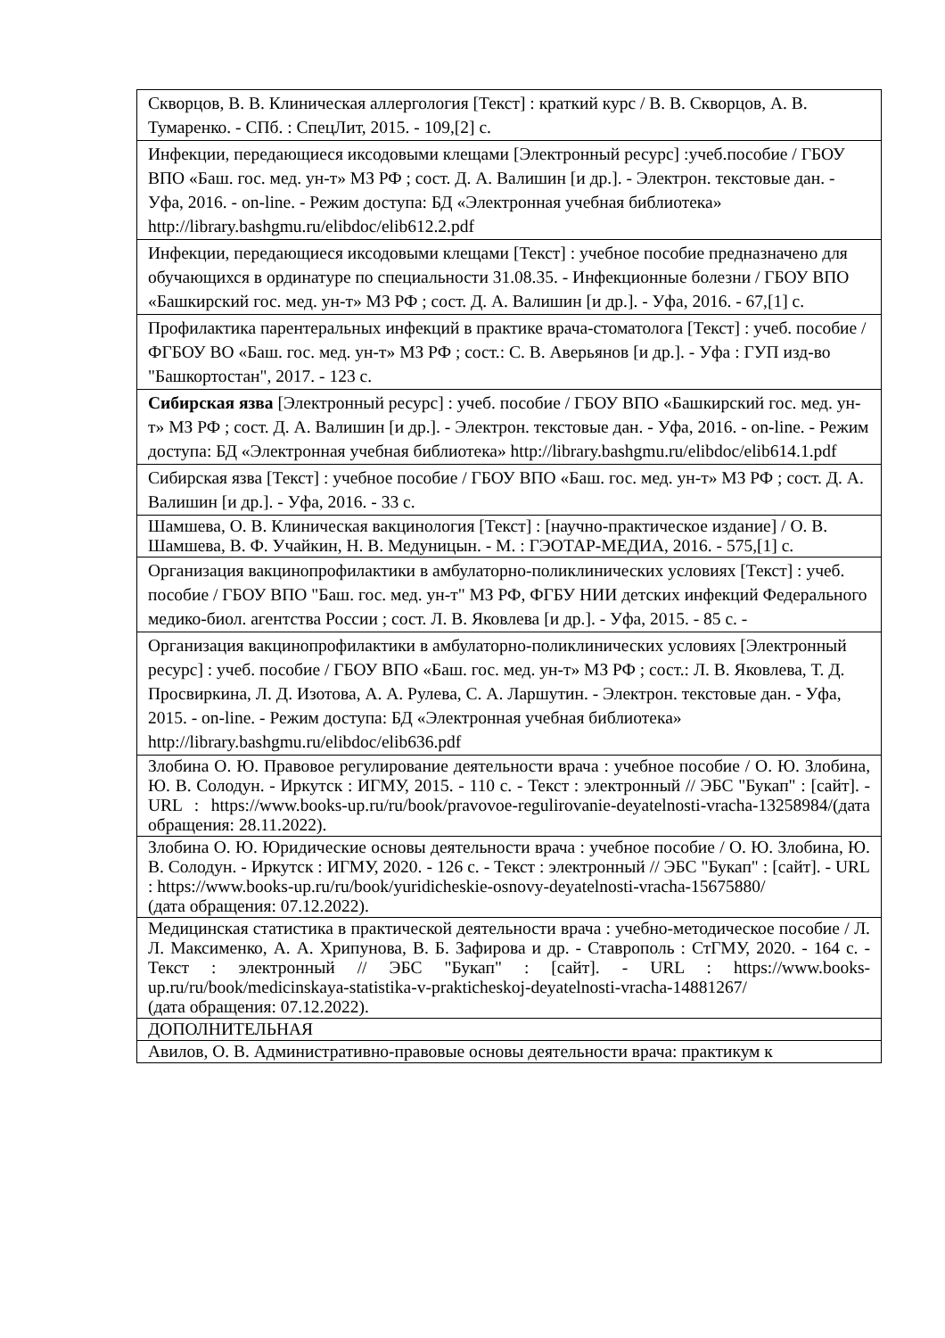| Скворцов, В. В. Клиническая аллергология [Текст] : краткий курс / В. В. Скворцов, А. В. Тумаренко. - СПб. : СпецЛит, 2015. - 109,[2] с. |
| Инфекции, передающиеся иксодовыми клещами [Электронный ресурс] :учеб.пособие / ГБОУ ВПО «Баш. гос. мед. ун-т» МЗ РФ ; сост. Д. А. Валишин [и др.]. - Электрон. текстовые дан. - Уфа, 2016. - on-line. - Режим доступа: БД «Электронная учебная библиотека» http://library.bashgmu.ru/elibdoc/elib612.2.pdf |
| Инфекции, передающиеся иксодовыми клещами [Текст] : учебное пособие предназначено для обучающихся в ординатуре по специальности 31.08.35. - Инфекционные болезни / ГБОУ ВПО «Башкирский гос. мед. ун-т» МЗ РФ ; сост. Д. А. Валишин [и др.]. - Уфа, 2016. - 67,[1] с. |
| Профилактика парентеральных инфекций в практике врача-стоматолога [Текст] : учеб. пособие / ФГБОУ ВО «Баш. гос. мед. ун-т» МЗ РФ ; сост.: С. В. Аверьянов [и др.]. - Уфа : ГУП изд-во "Башкортостан", 2017. - 123 с. |
| Сибирская язва [Электронный ресурс] : учеб. пособие / ГБОУ ВПО «Башкирский гос. мед. ун-т» МЗ РФ ; сост. Д. А. Валишин [и др.]. - Электрон. текстовые дан. - Уфа, 2016. - on-line. - Режим доступа: БД «Электронная учебная библиотека» http://library.bashgmu.ru/elibdoc/elib614.1.pdf |
| Сибирская язва [Текст] : учебное пособие / ГБОУ ВПО «Баш. гос. мед. ун-т» МЗ РФ ; сост. Д. А. Валишин [и др.]. - Уфа, 2016. - 33 с. |
| Шамшева, О. В. Клиническая вакцинология [Текст] : [научно-практическое издание] / О. В. Шамшева, В. Ф. Учайкин, Н. В. Медуницын. - М. : ГЭОТАР-МЕДИА, 2016. - 575,[1] с. |
| Организация вакцинопрофилактики в амбулаторно-поликлинических условиях [Текст] : учеб. пособие / ГБОУ ВПО "Баш. гос. мед. ун-т" МЗ РФ, ФГБУ НИИ детских инфекций Федерального медико-биол. агентства России ; сост. Л. В. Яковлева [и др.]. - Уфа, 2015. - 85 с. - |
| Организация вакцинопрофилактики в амбулаторно-поликлинических условиях [Электронный ресурс] : учеб. пособие / ГБОУ ВПО «Баш. гос. мед. ун-т» МЗ РФ ; сост.: Л. В. Яковлева, Т. Д. Просвиркина, Л. Д. Изотова, А. А. Рулева, С. А. Ларшутин. - Электрон. текстовые дан. - Уфа, 2015. - on-line. - Режим доступа: БД «Электронная учебная библиотека» http://library.bashgmu.ru/elibdoc/elib636.pdf |
| Злобина О. Ю. Правовое регулирование деятельности врача : учебное пособие / О. Ю. Злобина, Ю. В. Солодун. - Иркутск : ИГМУ, 2015. - 110 с. - Текст : электронный // ЭБС "Букап" : [сайт]. - URL : https://www.books-up.ru/ru/book/pravovoe-regulirovanie-deyatelnosti-vracha-13258984/ (дата обращения: 28.11.2022). |
| Злобина О. Ю. Юридические основы деятельности врача : учебное пособие / О. Ю. Злобина, Ю. В. Солодун. - Иркутск : ИГМУ, 2020. - 126 с. - Текст : электронный // ЭБС "Букап" : [сайт]. - URL : https://www.books-up.ru/ru/book/yuridicheskie-osnovy-deyatelnosti-vracha-15675880/ (дата обращения: 07.12.2022). |
| Медицинская статистика в практической деятельности врача : учебно-методическое пособие / Л. Л. Максименко, А. А. Хрипунова, В. Б. Зафирова и др. - Ставрополь : СтГМУ, 2020. - 164 с. - Текст : электронный // ЭБС "Букап" : [сайт]. - URL : https://www.books-up.ru/ru/book/medicinskaya-statistika-v-prakticheskoj-deyatelnosti-vracha-14881267/ (дата обращения: 07.12.2022). |
| ДОПОЛНИТЕЛЬНАЯ |
| Авилов, О. В. Административно-правовые основы деятельности врача: практикум к |